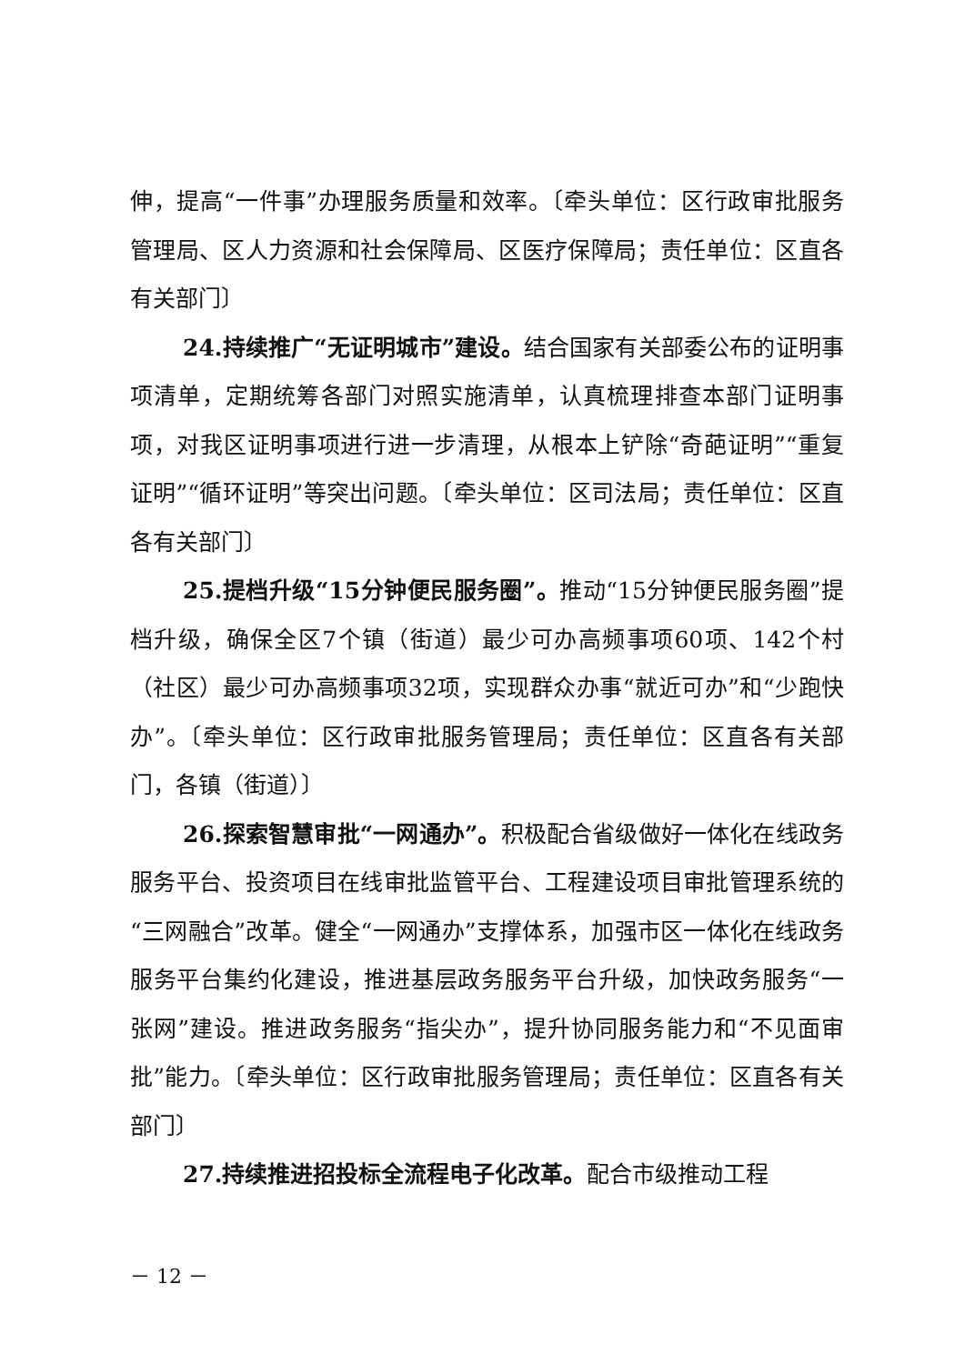伸，提高“一件事”办理服务质量和效率。〔牵头单位：区行政审批服务管理局、区人力资源和社会保障局、区医疗保障局；责任单位：区直各有关部门〕
24.持续推广“无证明城市”建设。结合国家有关部委公布的证明事项清单，定期统筹各部门对照实施清单，认真梳理排查本部门证明事项，对我区证明事项进行进一步清理，从根本上铲除“奇葩证明”“重复证明”“循环证明”等突出问题。〔牵头单位：区司法局；责任单位：区直各有关部门〕
25.提档升级“15分钟便民服务圈”。推动“15分钟便民服务圈”提档升级，确保全区7个镇（街道）最少可办高频事项60项、142个村（社区）最少可办高频事项32项，实现群众办事“就近可办”和“少跑快办”。〔牵头单位：区行政审批服务管理局；责任单位：区直各有关部门，各镇（街道）〕
26.探索智慧审批“一网通办”。积极配合省级做好一体化在线政务服务平台、投资项目在线审批监管平台、工程建设项目审批管理系统的“三网融合”改革。健全“一网通办”支撑体系，加强市区一体化在线政务服务平台集约化建设，推进基层政务服务平台升级，加快政务服务“一张网”建设。推进政务服务“指尖办”，提升协同服务能力和“不见面审批”能力。〔牵头单位：区行政审批服务管理局；责任单位：区直各有关部门〕
27.持续推进招投标全流程电子化改革。配合市级推动工程
－ 12 －